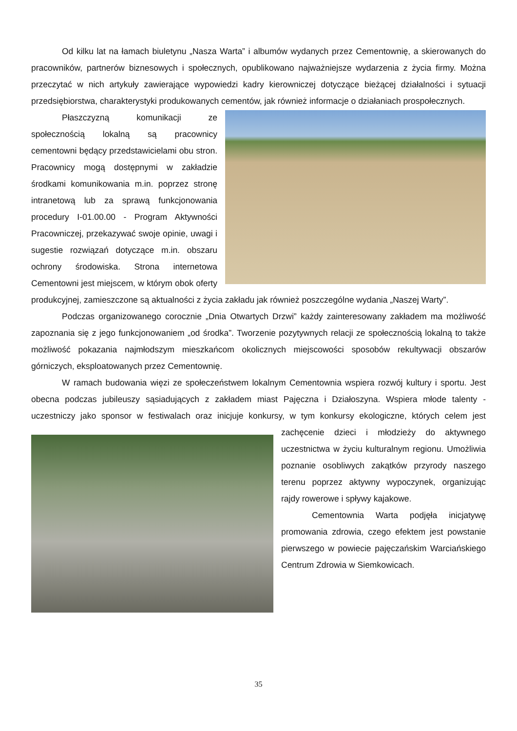Od kilku lat na łamach biuletynu „Nasza Warta” i albumów wydanych przez Cementownię, a skierowanych do pracowników, partnerów biznesowych i społecznych, opublikowano najważniejsze wydarzenia z życia firmy. Można przeczytać w nich artykuły zawierające wypowiedzi kadry kierowniczej dotyczące bieżącej działalności i sytuacji przedsiębiorstwa, charakterystyki produkowanych cementów, jak również informacje o działaniach prospołecznych.
Płaszczyzną komunikacji ze społecznością lokalną są pracownicy cementowni będący przedstawicielami obu stron. Pracownicy mogą dostępnymi w zakładzie środkami komunikowania m.in. poprzez stronę intranetową lub za sprawą funkcjonowania procedury I-01.00.00 - Program Aktywności Pracowniczej, przekazywać swoje opinie, uwagi i sugestie rozwiązań dotyczące m.in. obszaru ochrony środowiska. Strona internetowa Cementowni jest miejscem, w którym obok oferty produkcyjnej, zamieszczone są aktualności z życia zakładu jak również poszczególne wydania „Naszej Warty”.
Podczas organizowanego corocznie „Dnia Otwartych Drzwi” każdy zainteresowany zakładem ma możliwość zapoznania się z jego funkcjonowaniem „od środka”. Tworzenie pozytywnych relacji ze społecznością lokalną to także możliwość pokazania najmłodszym mieszkańcom okolicznych miejscowości sposobów rekultywacji obszarów górniczych, eksploatowanych przez Cementownię.
W ramach budowania więzi ze społeczeństwem lokalnym Cementownia wspiera rozwój kultury i sportu. Jest obecna podczas jubileuszy sąsiadujących z zakładem miast Pajęczna i Działoszyna. Wspiera młode talenty - uczestniczy jako sponsor w festiwalach oraz inicjuje konkursy, w tym konkursy ekologiczne, których celem jest zachęcenie dzieci i młodzieży do aktywnego uczestnictwa w życiu kulturalnym regionu. Umożliwia poznanie osobliwych zakątków przyrody naszego terenu poprzez aktywny wypoczynek, organizując rajdy rowerowe i spływy kajakowe.
Cementownia Warta podjęła inicjatywę promowania zdrowia, czego efektem jest powstanie pierwszego w powiecie pajęczańskim Warciańskiego Centrum Zdrowia w Siemkowicach.
35